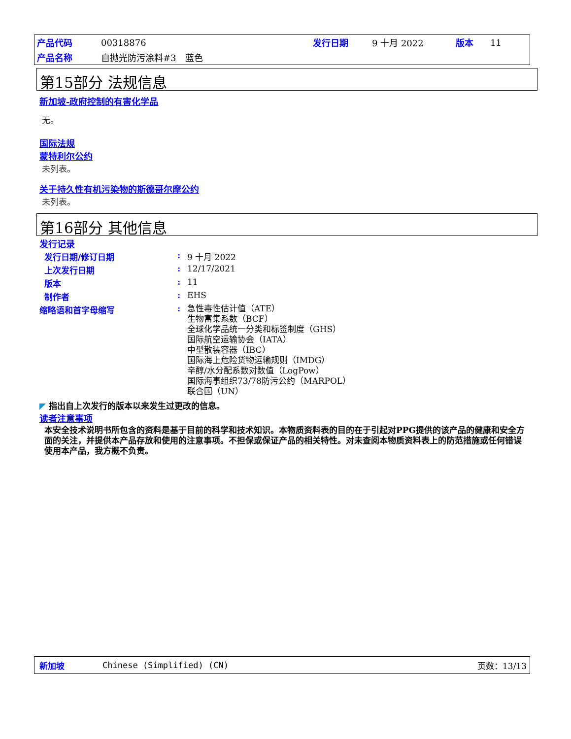| 产品代码 | 00318876 | 发行日期 | 9 十月 2022 | 版本 | 11 |
| 产品名称 | 自抛光防污涂料#3 蓝色 | | | | |
第15部分 法规信息
新加坡-政府控制的有害化学品
无。
国际法规
蒙特利尔公约
未列表。
关于持久性有机污染物的斯德哥尔摩公约
未列表。
第16部分 其他信息
发行记录
| 发行日期/修订日期 | : | 9 十月 2022 |
| 上次发行日期 | : | 12/17/2021 |
| 版本 | : | 11 |
| 制作者 | : | EHS |
| 缩略语和首字母缩写 | : | 急性毒性估计值（ATE） 生物富集系数（BCF） 全球化学品统一分类和标签制度（GHS） 国际航空运输协会（IATA） 中型散装容器（IBC） 国际海上危险货物运输规则（IMDG） 辛醇/水分配系数对数值（LogPow） 国际海事组织73/78防污公约（MARPOL） 联合国（UN） |
◤ 指出自上次发行的版本以来发生过更改的信息。
读者注意事项
本安全技术说明书所包含的资料是基于目前的科学和技术知识。本物质资料表的目的在于引起对PPG提供的该产品的健康和安全方面的关注，并提供本产品存放和使用的注意事项。不担保或保证产品的相关特性。对未查阅本物质资料表上的防范措施或任何错误使用本产品，我方概不负责。
新加坡 Chinese (Simplified) (CN) 页数：13/13